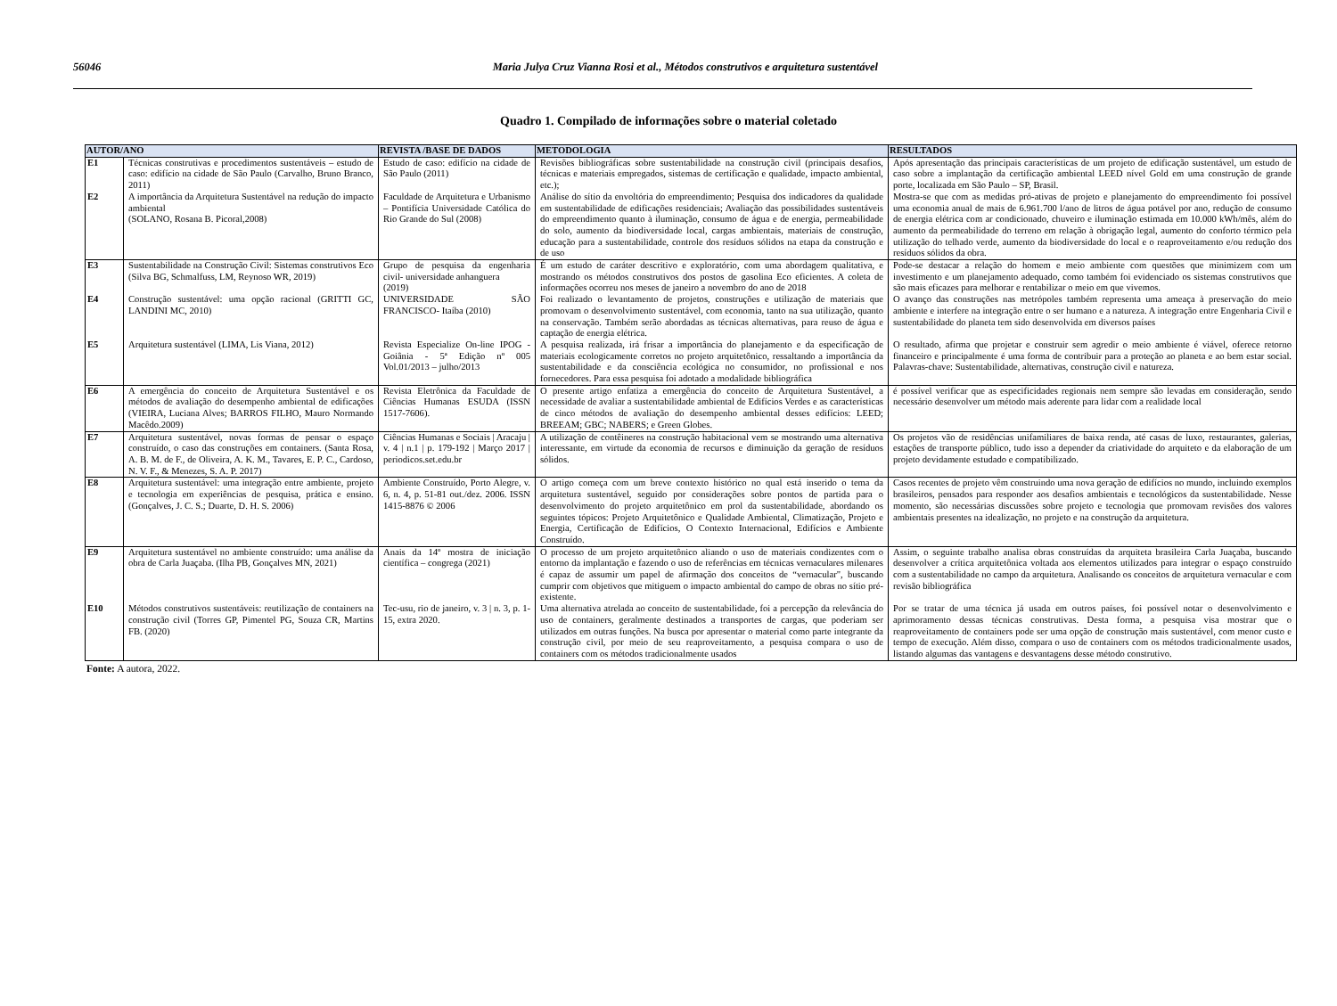56046 Maria Julya Cruz Vianna Rosi et al., Métodos construtivos e arquitetura sustentável
Quadro 1. Compilado de informações sobre o material coletado
| AUTOR/ANO | | REVISTA /BASE DE DADOS | METODOLOGIA | RESULTADOS |
| --- | --- | --- | --- | --- |
| E1 | Técnicas construtivas e procedimentos sustentáveis – estudo de caso: edifício na cidade de São Paulo (Carvalho, Bruno Branco, 2011) | Estudo de caso: edifício na cidade de São Paulo (2011) | Revisões bibliográficas sobre sustentabilidade na construção civil (principais desafios, técnicas e materiais empregados, sistemas de certificação e qualidade, impacto ambiental, etc.); | Após apresentação das principais características de um projeto de edificação sustentável, um estudo de caso sobre a implantação da certificação ambiental LEED nível Gold em uma construção de grande porte, localizada em São Paulo – SP, Brasil. |
| E2 | A importância da Arquitetura Sustentável na redução do impacto ambiental (SOLANO, Rosana B. Picoral,2008) | Faculdade de Arquitetura e Urbanismo – Pontifícia Universidade Católica do Rio Grande do Sul (2008) | Análise do sítio da envoltória do empreendimento; Pesquisa dos indicadores da qualidade em sustentabilidade de edificações residenciais; Avaliação das possibilidades sustentáveis do empreendimento quanto à iluminação, consumo de água e de energia, permeabilidade do solo, aumento da biodiversidade local, cargas ambientais, materiais de construção, educação para a sustentabilidade, controle dos resíduos sólidos na etapa da construção e de uso | Mostra-se que com as medidas pró-ativas de projeto e planejamento do empreendimento foi possível uma economia anual de mais de 6.961.700 l/ano de litros de água potável por ano, redução de consumo de energia elétrica com ar condicionado, chuveiro e iluminação estimada em 10.000 kWh/mês, além do aumento da permeabilidade do terreno em relação à obrigação legal, aumento do conforto térmico pela utilização do telhado verde, aumento da biodiversidade do local e o reaproveitamento e/ou redução dos resíduos sólidos da obra. |
| E3 | Sustentabilidade na Construção Civil: Sistemas construtivos Eco (Silva BG, Schmalfuss, LM, Reynoso WR, 2019) | Grupo de pesquisa da engenharia civil- universidade anhanguera (2019) | É um estudo de caráter descritivo e exploratório, com uma abordagem qualitativa, e mostrando os métodos construtivos dos postos de gasolina Eco eficientes. A coleta de informações ocorreu nos meses de janeiro a novembro do ano de 2018 | Pode-se destacar a relação do homem e meio ambiente com questões que minimizem com um investimento e um planejamento adequado, como também foi evidenciado os sistemas construtivos que são mais eficazes para melhorar e rentabilizar o meio em que vivemos. |
| E4 | Construção sustentável: uma opção racional (GRITTI GC, LANDINI MC, 2010) | UNIVERSIDADE SÃO FRANCISCO- Itaíba (2010) | Foi realizado o levantamento de projetos, construções e utilização de materiais que promovam o desenvolvimento sustentável, com economia, tanto na sua utilização, quanto na conservação. Também serão abordadas as técnicas alternativas, para reuso de água e captação de energia elétrica. | O avanço das construções nas metrópoles também representa uma ameaça à preservação do meio ambiente e interfere na integração entre o ser humano e a natureza. A integração entre Engenharia Civil e sustentabilidade do planeta tem sido desenvolvida em diversos países |
| E5 | Arquitetura sustentável (LIMA, Lis Viana, 2012) | Revista Especialize On-line IPOG - Goiânia - 5ª Edição nº 005 Vol.01/2013 – julho/2013 | A pesquisa realizada, irá frisar a importância do planejamento e da especificação de materiais ecologicamente corretos no projeto arquitetônico, ressaltando a importância da sustentabilidade e da consciência ecológica no consumidor, no profissional e nos fornecedores. Para essa pesquisa foi adotado a modalidade bibliográfica | O resultado, afirma que projetar e construir sem agredir o meio ambiente é viável, oferece retorno financeiro e principalmente é uma forma de contribuir para a proteção ao planeta e ao bem estar social. Palavras-chave: Sustentabilidade, alternativas, construção civil e natureza. |
| E6 | A emergência do conceito de Arquitetura Sustentável e os métodos de avaliação do desempenho ambiental de edificações (VIEIRA, Luciana Alves; BARROS FILHO, Mauro Normando Macêdo.2009) | Revista Eletrônica da Faculdade de Ciências Humanas ESUDA (ISSN 1517-7606). | O presente artigo enfatiza a emergência do conceito de Arquitetura Sustentável, a necessidade de avaliar a sustentabilidade ambiental de Edifícios Verdes e as características de cinco métodos de avaliação do desempenho ambiental desses edifícios: LEED; BREEAM; GBC; NABERS; e Green Globes. | é possível verificar que as especificidades regionais nem sempre são levadas em consideração, sendo necessário desenvolver um método mais aderente para lidar com a realidade local |
| E7 | Arquitetura sustentável, novas formas de pensar o espaço construído, o caso das construções em containers. (Santa Rosa, A. B. M. de F., de Oliveira, A. K. M., Tavares, E. P. C., Cardoso, N. V. F., & Menezes, S. A. P. 2017) | Ciências Humanas e Sociais / Aracaju / v. 4 / n.1 / p. 179-192 / Março 2017 / periodicos.set.edu.br | A utilização de contêineres na construção habitacional vem se mostrando uma alternativa interessante, em virtude da economia de recursos e diminuição da geração de resíduos sólidos. | Os projetos vão de residências unifamiliares de baixa renda, até casas de luxo, restaurantes, galerias, estações de transporte público, tudo isso a depender da criatividade do arquiteto e da elaboração de um projeto devidamente estudado e compatibilizado. |
| E8 | Arquitetura sustentável: uma integração entre ambiente, projeto e tecnologia em experiências de pesquisa, prática e ensino. (Gonçalves, J. C. S.; Duarte, D. H. S. 2006) | Ambiente Construído, Porto Alegre, v. 6, n. 4, p. 51-81 out./dez. 2006. ISSN 1415-8876 © 2006 | O artigo começa com um breve contexto histórico no qual está inserido o tema da arquitetura sustentável, seguido por considerações sobre pontos de partida para o desenvolvimento do projeto arquitetônico em prol da sustentabilidade, abordando os seguintes tópicos: Projeto Arquitetônico e Qualidade Ambiental, Climatização, Projeto e Energia, Certificação de Edifícios, O Contexto Internacional, Edifícios e Ambiente Construído. | Casos recentes de projeto vêm construindo uma nova geração de edifícios no mundo, incluindo exemplos brasileiros, pensados para responder aos desafios ambientais e tecnológicos da sustentabilidade. Nesse momento, são necessárias discussões sobre projeto e tecnologia que promovam revisões dos valores ambientais presentes na idealização, no projeto e na construção da arquitetura. |
| E9 | Arquitetura sustentável no ambiente construído: uma análise da obra de Carla Juaçaba. (Ilha PB, Gonçalves MN, 2021) | Anais da 14º mostra de iniciação científica – congrega (2021) | O processo de um projeto arquitetônico aliando o uso de materiais condizentes com o entorno da implantação e fazendo o uso de referências em técnicas vernaculares milenares é capaz de assumir um papel de afirmação dos conceitos de “vernacular", buscando cumprir com objetivos que mitiguem o impacto ambiental do campo de obras no sítio pré-existente. | Assim, o seguinte trabalho analisa obras construídas da arquiteta brasileira Carla Juaçaba, buscando desenvolver a crítica arquitetônica voltada aos elementos utilizados para integrar o espaço construído com a sustentabilidade no campo da arquitetura. Analisando os conceitos de arquitetura vernacular e com revisão bibliográfica |
| E10 | Métodos construtivos sustentáveis: reutilização de containers na construção civil (Torres GP, Pimentel PG, Souza CR, Martins FB. (2020) | Tec-usu, rio de janeiro, v. 3 / n. 3, p. 1-15, extra 2020. | Uma alternativa atrelada ao conceito de sustentabilidade, foi a percepção da relevância do uso de containers, geralmente destinados a transportes de cargas, que poderiam ser utilizados em outras funções. Na busca por apresentar o material como parte integrante da construção civil, por meio de seu reaproveitamento, a pesquisa compara o uso de containers com os métodos tradicionalmente usados | Por se tratar de uma técnica já usada em outros países, foi possível notar o desenvolvimento e aprimoramento dessas técnicas construtivas. Desta forma, a pesquisa visa mostrar que o reaproveitamento de containers pode ser uma opção de construção mais sustentável, com menor custo e tempo de execução. Além disso, compara o uso de containers com os métodos tradicionalmente usados, listando algumas das vantagens e desvantagens desse método construtivo. |
Fonte: A autora, 2022.